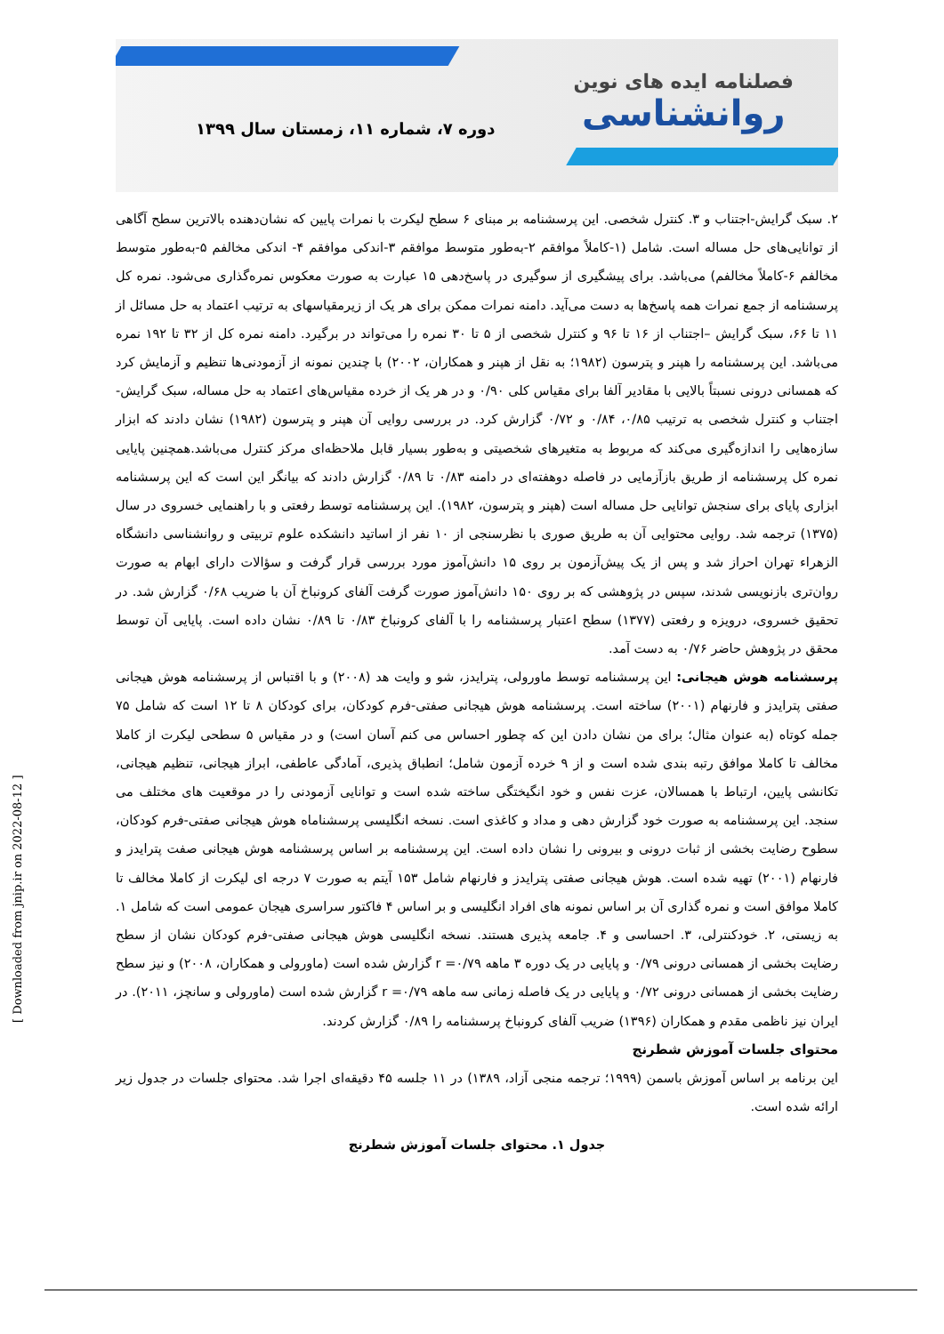فصلنامه ایده های نوین
روانشناسی
دوره ۷، شماره ۱۱، زمستان سال ۱۳۹۹
۲. سبک گرایش-اجتناب و ۳. کنترل شخصی. این پرسشنامه بر مبنای ۶ سطح لیکرت با نمرات پایین که نشان‌دهنده بالاترین سطح آگاهی از توانایی‌های حل مساله است. شامل (۱-کاملاً موافقم ۲-به‌طور متوسط موافقم ۳-اندکی موافقم ۴- اندکی مخالفم ۵-به‌طور متوسط مخالفم ۶-کاملاً مخالفم) می‌باشد. برای پیشگیری از سوگیری در پاسخ‌دهی ۱۵ عبارت به صورت معکوس نمره‌گذاری می‌شود. نمره کل پرسشنامه از جمع نمرات همه پاسخ‌ها به دست می‌آید. دامنه نمرات ممکن برای هر یک از زیرمقیاسهای به ترتیب اعتماد به حل مسائل از ۱۱ تا ۶۶، سبک گرایش –اجتناب از ۱۶ تا ۹۶ و کنترل شخصی از ۵ تا ۳۰ نمره را می‌تواند در برگیرد. دامنه نمره کل از ۳۲ تا ۱۹۲ نمره می‌باشد. این پرسشنامه را هپنر و پترسون (۱۹۸۲؛ به نقل از هپنر و همکاران، ۲۰۰۲) با چندین نمونه از آزمودنی‌ها تنظیم و آزمایش کرد که همسانی درونی نسبتاً بالایی با مقادیر آلفا برای مقیاس کلی ۰/۹۰ و در هر یک از خرده مقیاس‌های اعتماد به حل مساله، سبک گرایش-اجتناب و کنترل شخصی به ترتیب ۰/۸۵، ۰/۸۴ و ۰/۷۲ گزارش کرد. در بررسی روایی آن هپنر و پترسون (۱۹۸۲) نشان دادند که ابزار سازه‌هایی را اندازه‌گیری می‌کند که مربوط به متغیرهای شخصیتی و به‌طور بسیار قابل ملاحظه‌ای مرکز کنترل می‌باشد.همچنین پایایی نمره کل پرسشنامه از طریق بازآزمایی در فاصله دوهفته‌ای در دامنه ۰/۸۳ تا ۰/۸۹ گزارش دادند که بیانگر این است که این پرسشنامه ابزاری پایای برای سنجش توانایی حل مساله است (هپنر و پترسون، ۱۹۸۲). این پرسشنامه توسط رفعتی و با راهنمایی خسروی در سال (۱۳۷۵) ترجمه شد. روایی محتوایی آن به طریق صوری با نظرسنجی از ۱۰ نفر از اساتید دانشکده علوم تربیتی و روانشناسی دانشگاه الزهراء تهران احراز شد و پس از یک پیش‌آزمون بر روی ۱۵ دانش‌آموز مورد بررسی قرار گرفت و سؤالات دارای ابهام به صورت روان‌تری بازنویسی شدند، سپس در پژوهشی که بر روی ۱۵۰ دانش‌آموز صورت گرفت آلفای کرونباخ آن با ضریب ۰/۶۸ گزارش شد. در تحقیق خسروی، درویزه و رفعتی (۱۳۷۷) سطح اعتبار پرسشنامه را با آلفای کرونباخ ۰/۸۳ تا ۰/۸۹ نشان داده است. پایایی آن توسط محقق در پژوهش حاضر ۰/۷۶ به دست آمد.
پرسشنامه هوش هیجانی: این پرسشنامه توسط ماورولی، پترایدز، شو و وایت هد (۲۰۰۸) و با اقتباس از پرسشنامه هوش هیجانی صفتی پترایدز و فارنهام (۲۰۰۱) ساخته است. پرسشنامه هوش هیجانی صفتی-فرم کودکان، برای کودکان ۸ تا ۱۲ است که شامل ۷۵ جمله کوتاه (به عنوان مثال؛ برای من نشان دادن این که چطور احساس می کنم آسان است) و در مقیاس ۵ سطحی لیکرت از کاملا مخالف تا کاملا موافق رتبه بندی شده است و از ۹ خرده آزمون شامل؛ انطباق پذیری، آمادگی عاطفی، ابراز هیجانی، تنظیم هیجانی، تکانشی پایین، ارتباط با همسالان، عزت نفس و خود انگیختگی ساخته شده است و توانایی آزمودنی را در موقعیت های مختلف می سنجد. این پرسشنامه به صورت خود گزارش دهی و مداد و کاغذی است. نسخه انگلیسی پرسشناماه هوش هیجانی صفتی-فرم کودکان، سطوح رضایت بخشی از ثبات درونی و بیرونی را نشان داده است. این پرسشنامه بر اساس پرسشنامه هوش هیجانی صفت پترایدز و فارنهام (۲۰۰۱) تهیه شده است. هوش هیجانی صفتی پترایدز و فارنهام شامل ۱۵۳ آیتم به صورت ۷ درجه ای لیکرت از کاملا مخالف تا کاملا موافق است و نمره گذاری آن بر اساس نمونه های افراد انگلیسی و بر اساس ۴ فاکتور سراسری هیجان عمومی است که شامل ۱. به زیستی، ۲. خودکنترلی، ۳. احساسی و ۴. جامعه پذیری هستند. نسخه انگلیسی هوش هیجانی صفتی-فرم کودکان نشان از سطح رضایت بخشی از همسانی درونی ۰/۷۹ و پایایی در یک دوره ۳ ماهه r =۰/۷۹ گزارش شده است (ماورولی و همکاران، ۲۰۰۸) و نیز سطح رضایت بخشی از همسانی درونی ۰/۷۲ و پایایی در یک فاصله زمانی سه ماهه r =۰/۷۹ گزارش شده است (ماورولی و سانچز، ۲۰۱۱). در ایران نیز ناظمی مقدم و همکاران (۱۳۹۶) ضریب آلفای کرونباخ پرسشنامه را ۰/۸۹ گزارش کردند.
محتوای جلسات آموزش شطرنج
این برنامه بر اساس آموزش باسمن (۱۹۹۹؛ ترجمه منجی آزاد، ۱۳۸۹) در ۱۱ جلسه ۴۵ دقیقه‌ای اجرا شد. محتوای جلسات در جدول زیر ارائه شده است.
جدول ۱. محتوای جلسات آموزش شطرنج
[ Downloaded from jnip.ir on 2022-08-12 ]